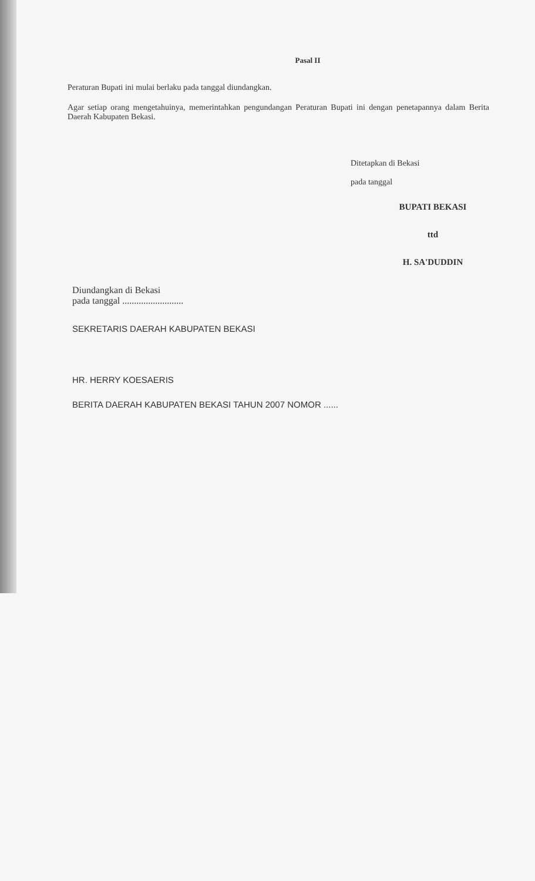Pasal II
Peraturan Bupati ini mulai berlaku pada tanggal diundangkan.
Agar setiap orang mengetahuinya, memerintahkan pengundangan Peraturan Bupati ini dengan penetapannya dalam Berita Daerah Kabupaten Bekasi.
Ditetapkan di Bekasi
pada tanggal
BUPATI BEKASI
ttd
H. SA'DUDDIN
Diundangkan di Bekasi
pada tanggal ..........................
SEKRETARIS DAERAH KABUPATEN BEKASI
HR. HERRY KOESAERIS
BERITA DAERAH KABUPATEN BEKASI TAHUN 2007 NOMOR ......